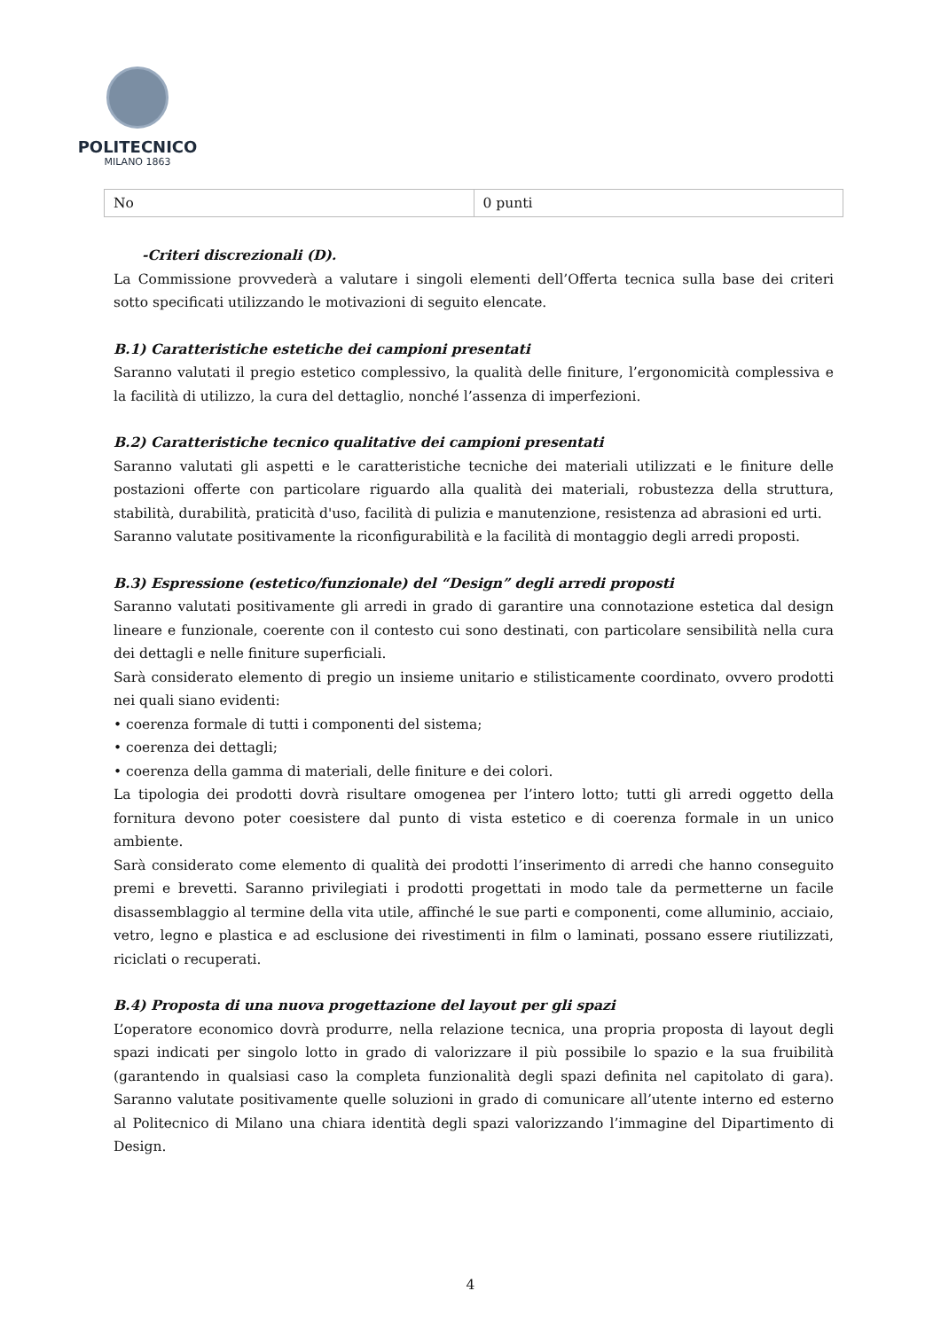POLITECNICO
MILANO 1863
| No | 0 punti |
-Criteri discrezionali (D).
La Commissione provvederà a valutare i singoli elementi dell’Offerta tecnica sulla base dei criteri sotto specificati utilizzando le motivazioni di seguito elencate.
B.1) Caratteristiche estetiche dei campioni presentati
Saranno valutati il pregio estetico complessivo, la qualità delle finiture, l’ergonomicità complessiva e la facilità di utilizzo, la cura del dettaglio, nonché l’assenza di imperfezioni.
B.2) Caratteristiche tecnico qualitative dei campioni presentati
Saranno valutati gli aspetti e le caratteristiche tecniche dei materiali utilizzati e le finiture delle postazioni offerte con particolare riguardo alla qualità dei materiali, robustezza della struttura, stabilità, durabilità, praticità d'uso, facilità di pulizia e manutenzione, resistenza ad abrasioni ed urti.
Saranno valutate positivamente la riconfigurabilità e la facilità di montaggio degli arredi proposti.
B.3) Espressione (estetico/funzionale) del “Design” degli arredi proposti
Saranno valutati positivamente gli arredi in grado di garantire una connotazione estetica dal design lineare e funzionale, coerente con il contesto cui sono destinati, con particolare sensibilità nella cura dei dettagli e nelle finiture superficiali.
Sarà considerato elemento di pregio un insieme unitario e stilisticamente coordinato, ovvero prodotti nei quali siano evidenti:
• coerenza formale di tutti i componenti del sistema;
• coerenza dei dettagli;
• coerenza della gamma di materiali, delle finiture e dei colori.
La tipologia dei prodotti dovrà risultare omogenea per l’intero lotto; tutti gli arredi oggetto della fornitura devono poter coesistere dal punto di vista estetico e di coerenza formale in un unico ambiente.
Sarà considerato come elemento di qualità dei prodotti l’inserimento di arredi che hanno conseguito premi e brevetti. Saranno privilegiati i prodotti progettati in modo tale da permetterne un facile disassemblaggio al termine della vita utile, affinché le sue parti e componenti, come alluminio, acciaio, vetro, legno e plastica e ad esclusione dei rivestimenti in film o laminati, possano essere riutilizzati, riciclati o recuperati.
B.4) Proposta di una nuova progettazione del layout per gli spazi
L’operatore economico dovrà produrre, nella relazione tecnica, una propria proposta di layout degli spazi indicati per singolo lotto in grado di valorizzare il più possibile lo spazio e la sua fruibilità (garantendo in qualsiasi caso la completa funzionalità degli spazi definita nel capitolato di gara). Saranno valutate positivamente quelle soluzioni in grado di comunicare all’utente interno ed esterno al Politecnico di Milano una chiara identità degli spazi valorizzando l’immagine del Dipartimento di Design.
4